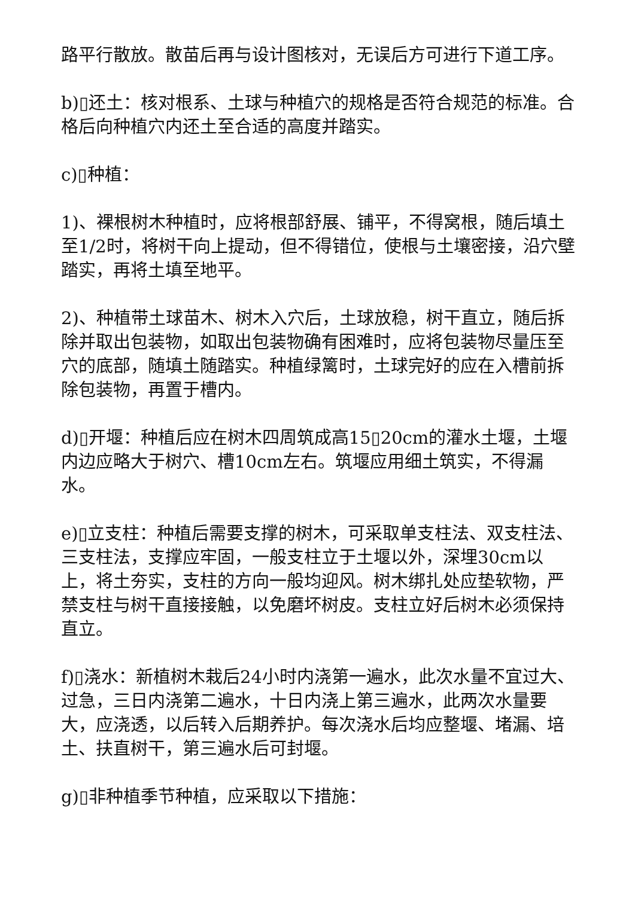路平行散放。散苗后再与设计图核对，无误后方可进行下道工序。
b)▯还土：核对根系、土球与种植穴的规格是否符合规范的标准。合格后向种植穴内还土至合适的高度并踏实。
c)▯种植：
1)、裸根树木种植时，应将根部舒展、铺平，不得窝根，随后填土至1/2时，将树干向上提动，但不得错位，使根与土壤密接，沿穴壁踏实，再将土填至地平。
2)、种植带土球苗木、树木入穴后，土球放稳，树干直立，随后拆除并取出包装物，如取出包装物确有困难时，应将包装物尽量压至穴的底部，随填土随踏实。种植绿篱时，土球完好的应在入槽前拆除包装物，再置于槽内。
d)▯开堰：种植后应在树木四周筑成高15▯20cm的灌水土堰，土堰内边应略大于树穴、槽10cm左右。筑堰应用细土筑实，不得漏水。
e)▯立支柱：种植后需要支撑的树木，可采取单支柱法、双支柱法、三支柱法，支撑应牢固，一般支柱立于土堰以外，深埋30cm以上，将土夯实，支柱的方向一般均迎风。树木绑扎处应垫软物，严禁支柱与树干直接接触，以免磨坏树皮。支柱立好后树木必须保持直立。
f)▯浇水：新植树木栽后24小时内浇第一遍水，此次水量不宜过大、过急，三日内浇第二遍水，十日内浇上第三遍水，此两次水量要大，应浇透，以后转入后期养护。每次浇水后均应整堰、堵漏、培土、扶直树干，第三遍水后可封堰。
g)▯非种植季节种植，应采取以下措施：